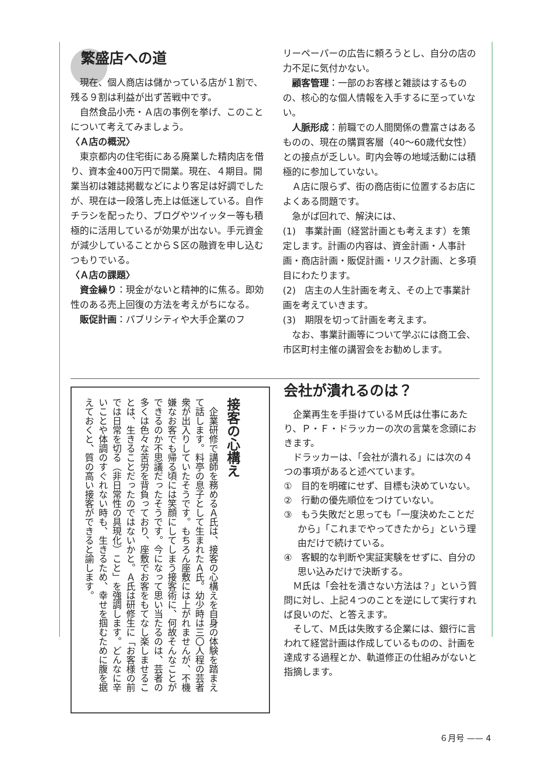繁盛店への道
現在、個人商店は儲かっている店が１割で、残る９割は利益が出ず苦戦中です。
自然食品小売・Ａ店の事例を挙げ、このことについて考えてみましょう。
〈Ａ店の概況〉
東京都内の住宅街にある廃業した精肉店を借り、資本金400万円で開業。現在、４期目。開業当初は雑誌掲載などにより客足は好調でしたが、現在は一段落し売上は低迷している。自作チラシを配ったり、ブログやツイッター等も積極的に活用しているが効果が出ない。手元資金が減少していることからＳ区の融資を申し込むつもりでいる。
〈Ａ店の課題〉
資金繰り：現金がないと精神的に焦る。即効性のある売上回復の方法を考えがちになる。
販促計画：パブリシティや大手企業のフ
リーペーパーの広告に頼ろうとし、自分の店の力不足に気付かない。
顧客管理：一部のお客様と雑談はするものの、核心的な個人情報を入手するに至っていない。
人脈形成：前職での人間関係の豊富さはあるものの、現在の購買客層（40～60歳代女性）との接点が乏しい。町内会等の地域活動には積極的に参加していない。
Ａ店に限らず、街の商店街に位置するお店によくある問題です。
急がば回れで、解決には、
(1)　事業計画（経営計画とも考えます）を策定します。計画の内容は、資金計画・人事計画・商店計画・販促計画・リスク計画、と多項目にわたります。
(2)　店主の人生計画を考え、その上で事業計画を考えていきます。
(3)　期限を切って計画を考えます。
なお、事業計画等について学ぶには商工会、市区町村主催の講習会をお勧めします。
接客の心構え
　企業研修で講師を務めるＡ氏は、接客の心構えを自身の体験を踏まえて話します。料亭の息子として生まれたＡ氏。幼少時は三〇人程の芸者衆が出入りしていたそうです。もちろん座敷には上がれませんが、不機嫌なお客でも帰る頃には笑顔にしてしまう接客術に、何故そんなことができるのか不思議だったそうです。今になって思い当たるのは、芸者の多くは色々な苦労を背負っており、座敷でお客をもてなし楽しませることは、生きることだったのではないかと。Ａ氏は研修生に「お客様の前では日常を切る（非日常性の具現化）こと」を強調します。どんなに辛いことや体調のすぐれない時も、生きるため、幸せを掴むために腹を据えておくと、質の高い接客ができると諭します。
会社が潰れるのは？
企業再生を手掛けているＭ氏は仕事にあたり、Ｐ・Ｆ・ドラッカーの次の言葉を念頭におきます。
ドラッカーは、「会社が潰れる」には次の４つの事項があると述べています。
①　目的を明確にせず、目標も決めていない。
②　行動の優先順位をつけていない。
③　もう失敗だと思っても「一度決めたことだから」「これまでやってきたから」という理由だけで続けている。
④　客観的な判断や実証実験をせずに、自分の思い込みだけで決断する。
Ｍ氏は「会社を潰さない方法は？」という質問に対し、上記４つのことを逆にして実行すれば良いのだ、と答えます。
そして、Ｍ氏は失敗する企業には、銀行に言われて経営計画は作成しているものの、計画を達成する過程とか、軌道修正の仕組みがないと指摘します。
６月号 —— 4